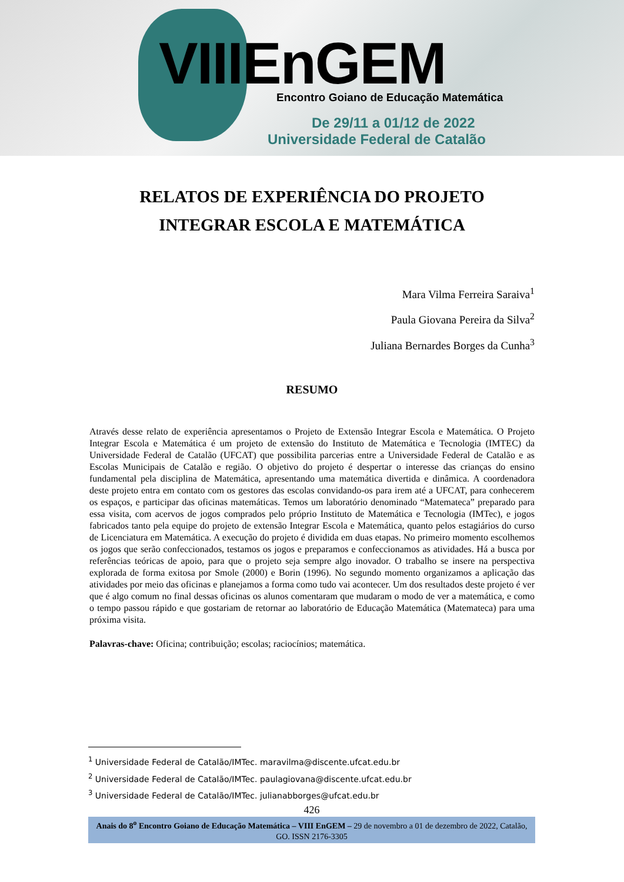VIIIEnGEM
Encontro Goiano de Educação Matemática
De 29/11 a 01/12 de 2022
Universidade Federal de Catalão
RELATOS DE EXPERIÊNCIA DO PROJETO INTEGRAR ESCOLA E MATEMÁTICA
Mara Vilma Ferreira Saraiva<sup>1</sup>
Paula Giovana Pereira da Silva<sup>2</sup>
Juliana Bernardes Borges da Cunha<sup>3</sup>
RESUMO
Através desse relato de experiência apresentamos o Projeto de Extensão Integrar Escola e Matemática. O Projeto Integrar Escola e Matemática é um projeto de extensão do Instituto de Matemática e Tecnologia (IMTEC) da Universidade Federal de Catalão (UFCAT) que possibilita parcerias entre a Universidade Federal de Catalão e as Escolas Municipais de Catalão e região. O objetivo do projeto é despertar o interesse das crianças do ensino fundamental pela disciplina de Matemática, apresentando uma matemática divertida e dinâmica. A coordenadora deste projeto entra em contato com os gestores das escolas convidando-os para irem até a UFCAT, para conhecerem os espaços, e participar das oficinas matemáticas. Temos um laboratório denominado “Matemateca” preparado para essa visita, com acervos de jogos comprados pelo próprio Instituto de Matemática e Tecnologia (IMTec), e jogos fabricados tanto pela equipe do projeto de extensão Integrar Escola e Matemática, quanto pelos estagiários do curso de Licenciatura em Matemática. A execução do projeto é dividida em duas etapas. No primeiro momento escolhemos os jogos que serão confeccionados, testamos os jogos e preparamos e confeccionamos as atividades. Há a busca por referências teóricas de apoio, para que o projeto seja sempre algo inovador. O trabalho se insere na perspectiva explorada de forma exitosa por Smole (2000) e Borin (1996). No segundo momento organizamos a aplicação das atividades por meio das oficinas e planejamos a forma como tudo vai acontecer. Um dos resultados deste projeto é ver que é algo comum no final dessas oficinas os alunos comentaram que mudaram o modo de ver a matemática, e como o tempo passou rápido e que gostariam de retornar ao laboratório de Educação Matemática (Matemateca) para uma próxima visita.
Palavras-chave: Oficina; contribuição; escolas; raciocínios; matemática.
<sup>1</sup> Universidade Federal de Catalão/IMTec. maravilma@discente.ufcat.edu.br
<sup>2</sup> Universidade Federal de Catalão/IMTec. paulagiovana@discente.ufcat.edu.br
<sup>3</sup> Universidade Federal de Catalão/IMTec. julianabborges@ufcat.edu.br
426
Anais do 8<sup>o</sup> Encontro Goiano de Educação Matemática – VIII EnGEM – 29 de novembro a 01 de dezembro de 2022, Catalão, GO. ISSN 2176-3305